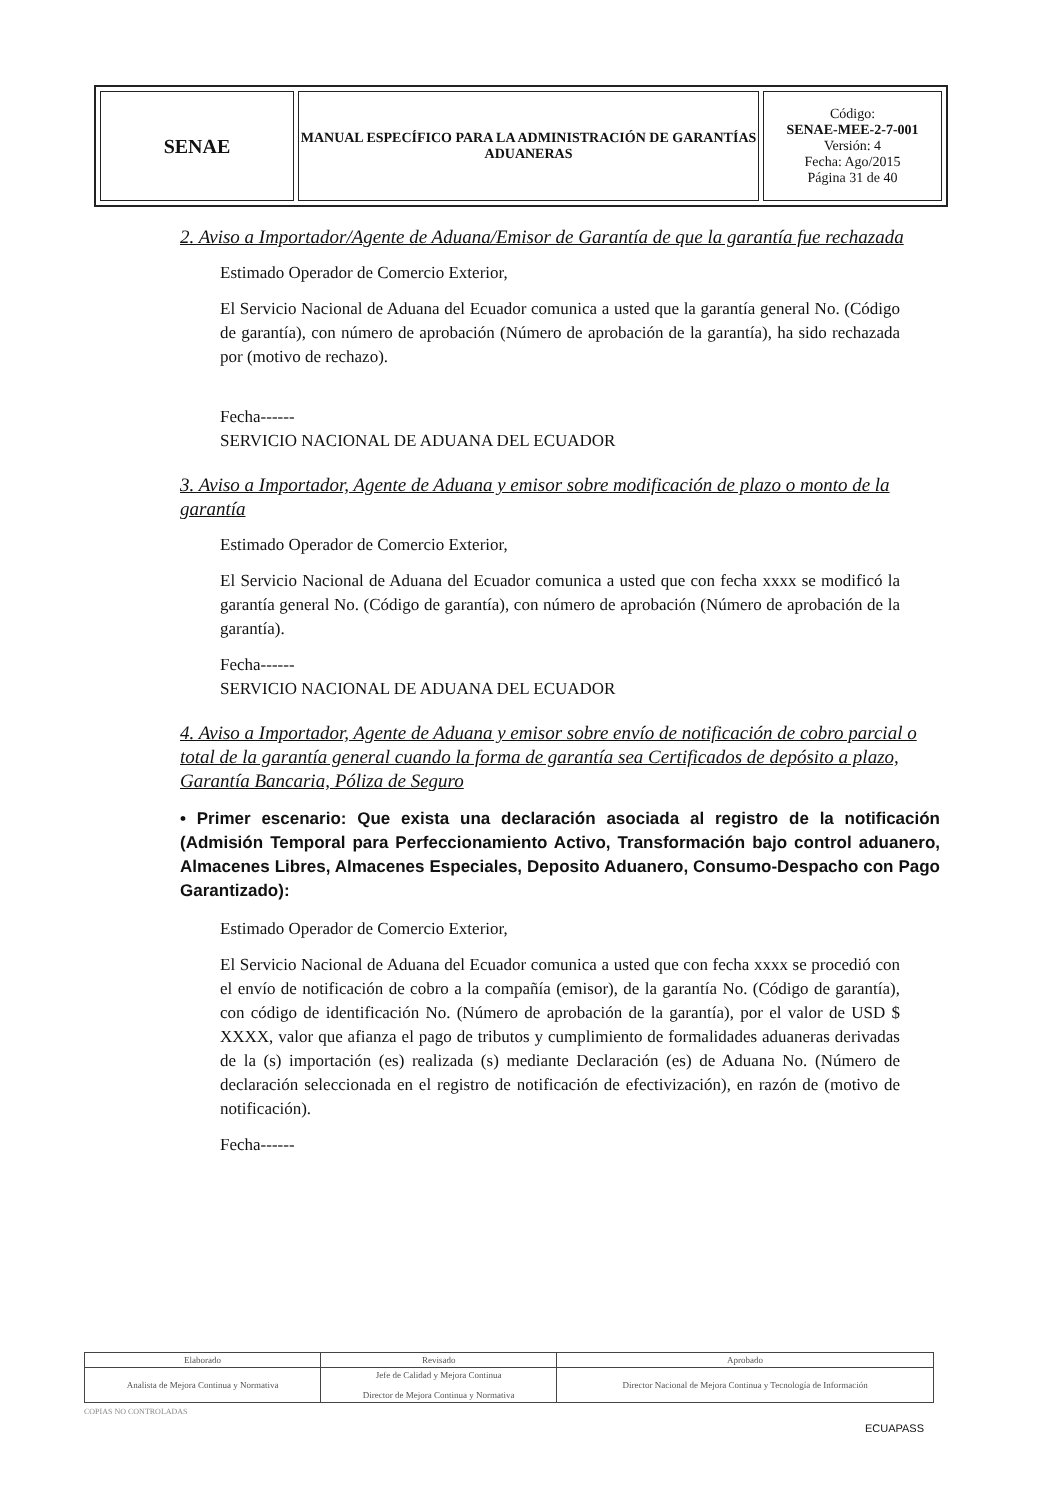| SENAE | MANUAL ESPECÍFICO PARA LA ADMINISTRACIÓN DE GARANTÍAS ADUANERAS | Código: SENAE-MEE-2-7-001 Versión: 4 Fecha: Ago/2015 Página 31 de 40 |
2. Aviso a Importador/Agente de Aduana/Emisor de Garantía de que la garantía fue rechazada
Estimado Operador de Comercio Exterior,
El Servicio Nacional de Aduana del Ecuador comunica a usted que la garantía general No. (Código de garantía), con número de aprobación (Número de aprobación de la garantía), ha sido rechazada por (motivo de rechazo).
Fecha------
SERVICIO NACIONAL DE ADUANA DEL ECUADOR
3. Aviso a Importador, Agente de Aduana y emisor sobre modificación de plazo o monto de la garantía
Estimado Operador de Comercio Exterior,
El Servicio Nacional de Aduana del Ecuador comunica a usted que con fecha xxxx se modificó la garantía general No. (Código de garantía), con número de aprobación (Número de aprobación de la garantía).
Fecha------
SERVICIO NACIONAL DE ADUANA DEL ECUADOR
4. Aviso a Importador, Agente de Aduana y emisor sobre envío de notificación de cobro parcial o total de la garantía general cuando la forma de garantía sea Certificados de depósito a plazo, Garantía Bancaria, Póliza de Seguro
• Primer escenario: Que exista una declaración asociada al registro de la notificación (Admisión Temporal para Perfeccionamiento Activo, Transformación bajo control aduanero, Almacenes Libres, Almacenes Especiales, Deposito Aduanero, Consumo-Despacho con Pago Garantizado):
Estimado Operador de Comercio Exterior,
El Servicio Nacional de Aduana del Ecuador comunica a usted que con fecha xxxx se procedió con el envío de notificación de cobro a la compañía (emisor), de la garantía No. (Código de garantía), con código de identificación No. (Número de aprobación de la garantía), por el valor de USD $ XXXX, valor que afianza el pago de tributos y cumplimiento de formalidades aduaneras derivadas de la (s) importación (es) realizada (s) mediante Declaración (es) de Aduana No. (Número de declaración seleccionada en el registro de notificación de efectivización), en razón de (motivo de notificación).
Fecha------
| Elaborado | Revisado | Aprobado |
| --- | --- | --- |
| Analista de Mejora Continua y Normativa | Jefe de Calidad y Mejora Continua Director de Mejora Continua y Normativa | Director Nacional de Mejora Continua y Tecnología de Información |
COPIAS NO CONTROLADAS
ECUAPASS